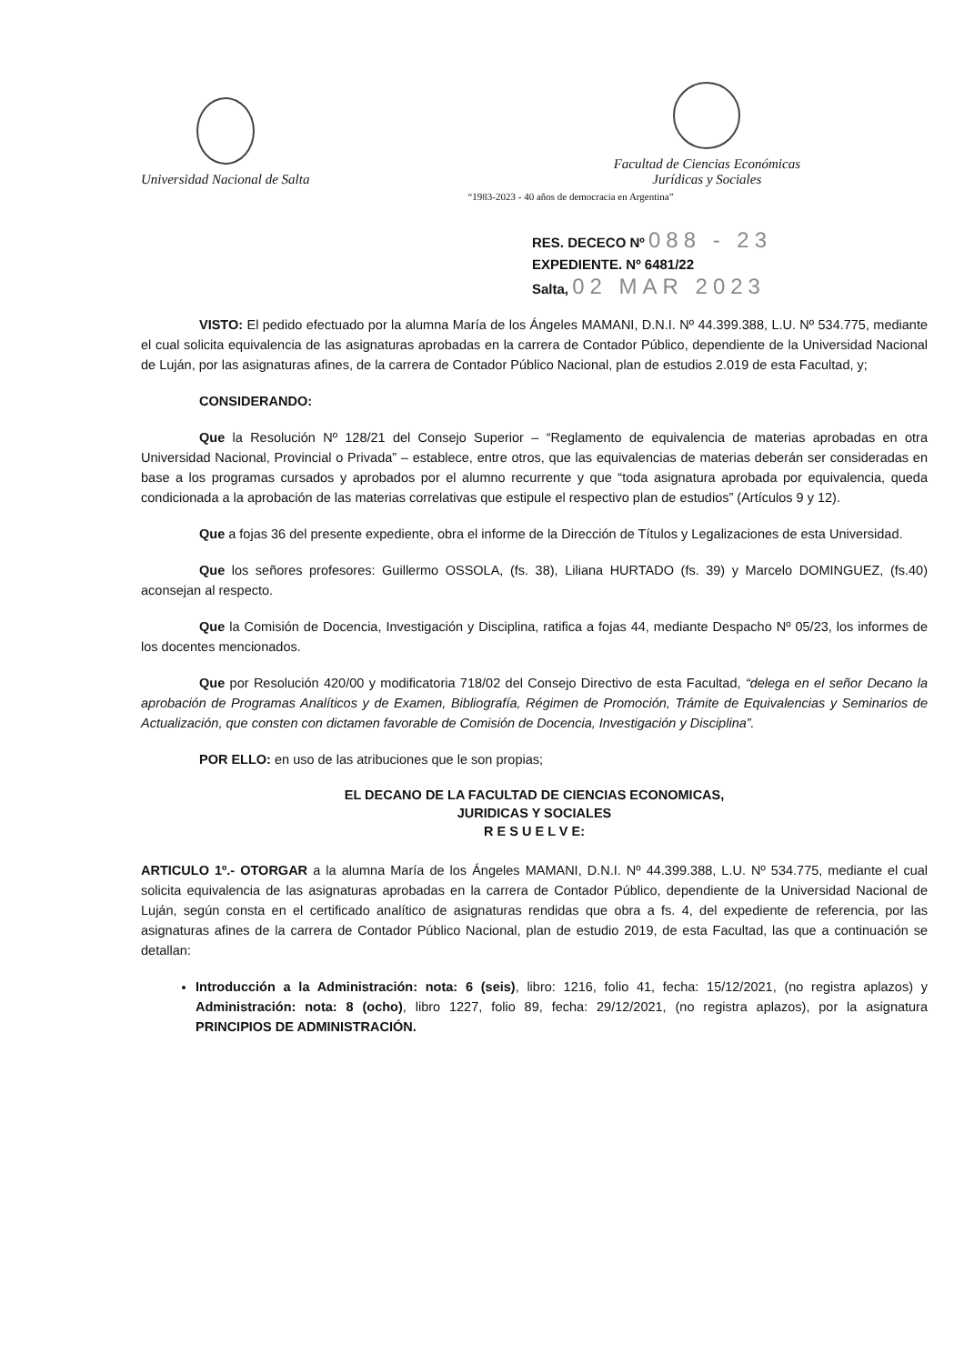Universidad Nacional de Salta
Facultad de Ciencias Económicas
Jurídicas y Sociales
“1983-2023 - 40 años de democracia en Argentina”
RES. DECECO Nº 088 - 23
EXPEDIENTE. Nº 6481/22
Salta, 02 MAR 2023
VISTO: El pedido efectuado por la alumna María de los Ángeles MAMANI, D.N.I. Nº 44.399.388, L.U. Nº 534.775, mediante el cual solicita equivalencia de las asignaturas aprobadas en la carrera de Contador Público, dependiente de la Universidad Nacional de Luján, por las asignaturas afines, de la carrera de Contador Público Nacional, plan de estudios 2.019 de esta Facultad, y;
CONSIDERANDO:
Que la Resolución Nº 128/21 del Consejo Superior – “Reglamento de equivalencia de materias aprobadas en otra Universidad Nacional, Provincial o Privada” – establece, entre otros, que las equivalencias de materias deberán ser consideradas en base a los programas cursados y aprobados por el alumno recurrente y que “toda asignatura aprobada por equivalencia, queda condicionada a la aprobación de las materias correlativas que estipule el respectivo plan de estudios” (Artículos 9 y 12).
Que a fojas 36 del presente expediente, obra el informe de la Dirección de Títulos y Legalizaciones de esta Universidad.
Que los señores profesores: Guillermo OSSOLA, (fs. 38), Liliana HURTADO (fs. 39) y Marcelo DOMINGUEZ, (fs.40) aconsejan al respecto.
Que la Comisión de Docencia, Investigación y Disciplina, ratifica a fojas 44, mediante Despacho Nº 05/23, los informes de los docentes mencionados.
Que por Resolución 420/00 y modificatoria 718/02 del Consejo Directivo de esta Facultad, “delega en el señor Decano la aprobación de Programas Analíticos y de Examen, Bibliografía, Régimen de Promoción, Trámite de Equivalencias y Seminarios de Actualización, que consten con dictamen favorable de Comisión de Docencia, Investigación y Disciplina”.
POR ELLO: en uso de las atribuciones que le son propias;
EL DECANO DE LA FACULTAD DE CIENCIAS ECONOMICAS,
JURIDICAS Y SOCIALES
R E S U E L V E:
ARTICULO 1º.- OTORGAR a la alumna María de los Ángeles MAMANI, D.N.I. Nº 44.399.388, L.U. Nº 534.775, mediante el cual solicita equivalencia de las asignaturas aprobadas en la carrera de Contador Público, dependiente de la Universidad Nacional de Luján, según consta en el certificado analítico de asignaturas rendidas que obra a fs. 4, del expediente de referencia, por las asignaturas afines de la carrera de Contador Público Nacional, plan de estudio 2019, de esta Facultad, las que a continuación se detallan:
Introducción a la Administración: nota: 6 (seis), libro: 1216, folio 41, fecha: 15/12/2021, (no registra aplazos) y Administración: nota: 8 (ocho), libro 1227, folio 89, fecha: 29/12/2021, (no registra aplazos), por la asignatura PRINCIPIOS DE ADMINISTRACIÓN.